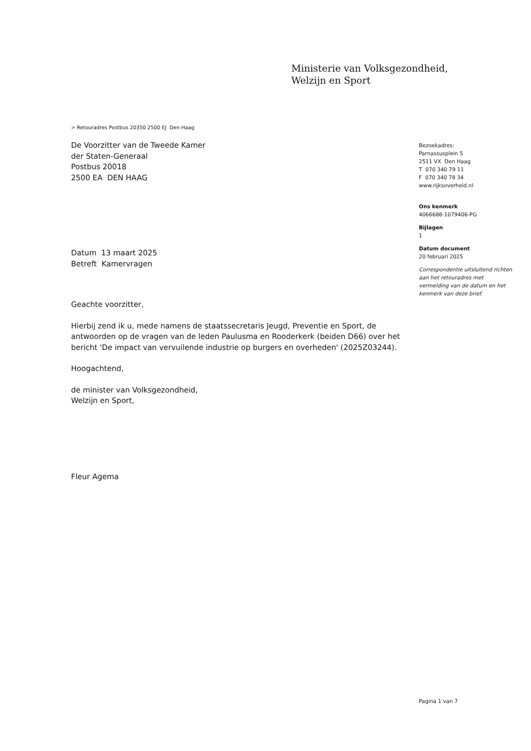Ministerie van Volksgezondheid,
Welzijn en Sport
> Retouradres Postbus 20350 2500 EJ Den Haag
De Voorzitter van de Tweede Kamer
der Staten-Generaal
Postbus 20018
2500 EA DEN HAAG
Bezoekadres:
Parnassusplein 5
2511 VX Den Haag
T 070 340 79 11
F 070 340 78 34
www.rijksoverheid.nl
Ons kenmerk
4066688-1079406-PG
Bijlagen
1
Datum document
20 februari 2025
Correspondentie uitsluitend richten aan het retouradres met vermelding van de datum en het kenmerk van deze brief.
Datum 13 maart 2025
Betreft Kamervragen
Geachte voorzitter,
Hierbij zend ik u, mede namens de staatssecretaris Jeugd, Preventie en Sport, de antwoorden op de vragen van de leden Paulusma en Rooderkerk (beiden D66) over het bericht 'De impact van vervuilende industrie op burgers en overheden' (2025Z03244).
Hoogachtend,
de minister van Volksgezondheid,
Welzijn en Sport,
Fleur Agema
Pagina 1 van 7